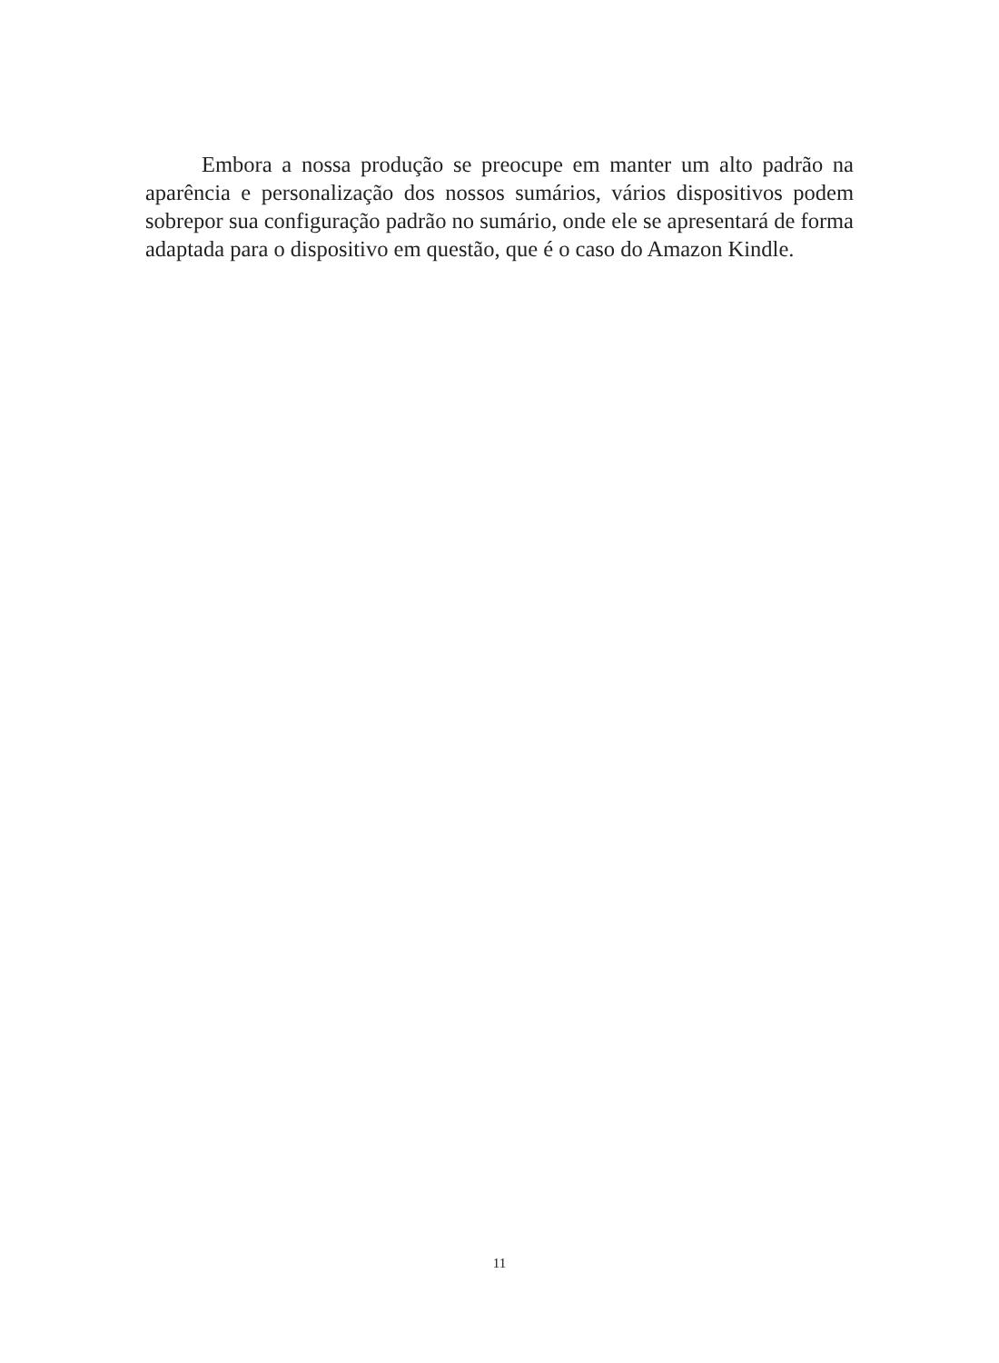Embora a nossa produção se preocupe em manter um alto padrão na aparência e personalização dos nossos sumários, vários dispositivos podem sobrepor sua configuração padrão no sumário, onde ele se apresentará de forma adaptada para o dispositivo em questão, que é o caso do Amazon Kindle.
11